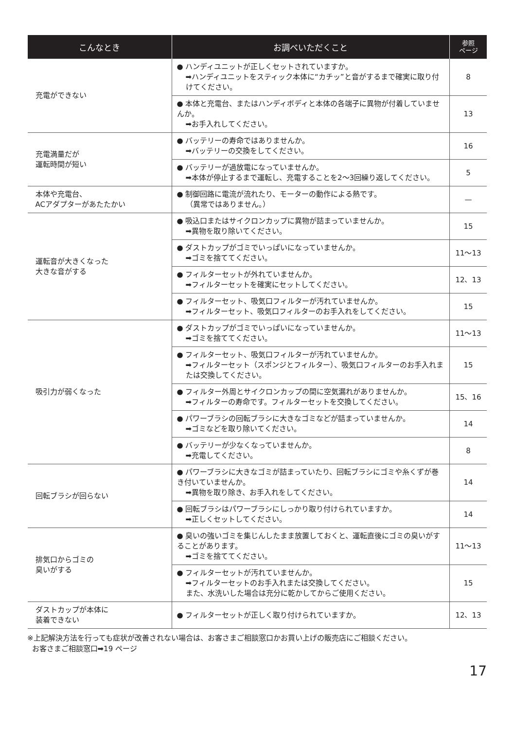| こんなとき | お調べいただくこと | 参照 ページ |
| --- | --- | --- |
| 充電ができない | ● ハンディユニットが正しくセットされていますか。 ➡ハンディユニットをスティック本体に“カチッ”と音がするまで確実に取り付けてください。 | 8 |
| | ● 本体と充電台、またはハンディボディと本体の各端子に異物が付着していませんか。 ➡お手入れしてください。 | 13 |
| 充電満量だが 運転時間が短い | ● バッテリーの寿命ではありませんか。 ➡バッテリーの交換をしてください。 | 16 |
| | ● バッテリーが過放電になっていませんか。 ➡本体が停止するまで運転し、充電することを2〜3回繰り返してください。 | 5 |
| 本体や充電台、 ACアダプターがあたたかい | ● 制御回路に電流が流れたり、モーターの動作による熱です。 （異常ではありません。） | — |
| 運転音が大きくなった 大きな音がする | ● 吸込口またはサイクロンカップに異物が詰まっていませんか。 ➡異物を取り除いてください。 | 15 |
| | ● ダストカップがゴミでいっぱいになっていませんか。 ➡ゴミを捨ててください。 | 11〜13 |
| | ● フィルターセットが外れていませんか。 ➡フィルターセットを確実にセットしてください。 | 12、13 |
| | ● フィルターセット、吸気口フィルターが汚れていませんか。 ➡フィルターセット、吸気口フィルターのお手入れをしてください。 | 15 |
| 吸引力が弱くなった | ● ダストカップがゴミでいっぱいになっていませんか。 ➡ゴミを捨ててください。 | 11〜13 |
| | ● フィルターセット、吸気口フィルターが汚れていませんか。 ➡フィルターセット（スポンジとフィルター）、吸気口フィルターのお手入れまたは交換してください。 | 15 |
| | ● フィルター外周とサイクロンカップの間に空気漏れがありませんか。 ➡フィルターの寿命です。フィルターセットを交換してください。 | 15、16 |
| | ● パワーブラシの回転ブラシに大きなゴミなどが詰まっていませんか。 ➡ゴミなどを取り除いてください。 | 14 |
| | ● バッテリーが少なくなっていませんか。 ➡充電してください。 | 8 |
| 回転ブラシが回らない | ● パワーブラシに大きなゴミが詰まっていたり、回転ブラシにゴミや糸くずが巻き付いていませんか。 ➡異物を取り除き、お手入れをしてください。 | 14 |
| | ● 回転ブラシはパワーブラシにしっかり取り付けられていますか。 ➡正しくセットしてください。 | 14 |
| 排気口からゴミの 臭いがする | ● 臭いの強いゴミを集じんしたまま放置しておくと、運転直後にゴミの臭いがすることがあります。 ➡ゴミを捨ててください。 | 11〜13 |
| | ● フィルターセットが汚れていませんか。 ➡フィルターセットのお手入れまたは交換してください。 また、水洗いした場合は充分に乾かしてからご使用ください。 | 15 |
| ダストカップが本体に 装着できない | ● フィルターセットが正しく取り付けられていますか。 | 12、13 |
※上記解決方法を行っても症状が改善されない場合は、お客さまご相談窓口かお買い上げの販売店にご相談ください。
お客さまご相談窓口➡19 ページ
17